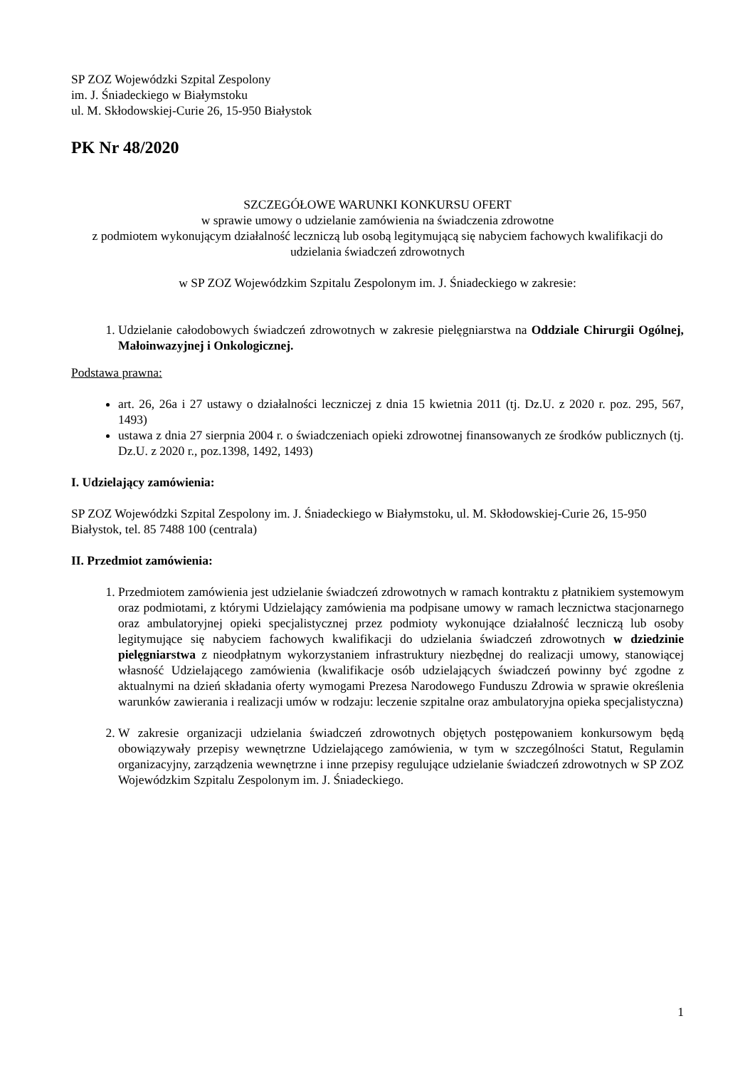SP ZOZ Wojewódzki Szpital Zespolony
im. J. Śniadeckiego w Białymstoku
ul. M. Skłodowskiej-Curie 26, 15-950 Białystok
PK Nr 48/2020
SZCZEGÓŁOWE WARUNKI KONKURSU OFERT
w sprawie umowy o udzielanie zamówienia na świadczenia zdrowotne
z podmiotem wykonującym działalność leczniczą lub osobą legitymującą się nabyciem fachowych kwalifikacji do udzielania świadczeń zdrowotnych
w SP ZOZ Wojewódzkim Szpitalu Zespolonym im. J. Śniadeckiego w zakresie:
1. Udzielanie całodobowych świadczeń zdrowotnych w zakresie pielęgniarstwa na Oddziale Chirurgii Ogólnej, Małoinwazyjnej i Onkologicznej.
Podstawa prawna:
art. 26, 26a i 27 ustawy o działalności leczniczej z dnia 15 kwietnia 2011 (tj. Dz.U. z 2020 r. poz. 295, 567, 1493)
ustawa z dnia 27 sierpnia 2004 r. o świadczeniach opieki zdrowotnej finansowanych ze środków publicznych (tj. Dz.U. z 2020 r., poz.1398, 1492, 1493)
I. Udzielający zamówienia:
SP ZOZ Wojewódzki Szpital Zespolony im. J. Śniadeckiego w Białymstoku, ul. M. Skłodowskiej-Curie 26, 15-950 Białystok, tel. 85 7488 100 (centrala)
II. Przedmiot zamówienia:
1. Przedmiotem zamówienia jest udzielanie świadczeń zdrowotnych w ramach kontraktu z płatnikiem systemowym oraz podmiotami, z którymi Udzielający zamówienia ma podpisane umowy w ramach lecznictwa stacjonarnego oraz ambulatoryjnej opieki specjalistycznej przez podmioty wykonujące działalność leczniczą lub osoby legitymujące się nabyciem fachowych kwalifikacji do udzielania świadczeń zdrowotnych w dziedzinie pielęgniarstwa z nieodpłatnym wykorzystaniem infrastruktury niezbędnej do realizacji umowy, stanowiącej własność Udzielającego zamówienia (kwalifikacje osób udzielających świadczeń powinny być zgodne z aktualnymi na dzień składania oferty wymogami Prezesa Narodowego Funduszu Zdrowia w sprawie określenia warunków zawierania i realizacji umów w rodzaju: leczenie szpitalne oraz ambulatoryjna opieka specjalistyczna)
2. W zakresie organizacji udzielania świadczeń zdrowotnych objętych postępowaniem konkursowym będą obowiązywały przepisy wewnętrzne Udzielającego zamówienia, w tym w szczególności Statut, Regulamin organizacyjny, zarządzenia wewnętrzne i inne przepisy regulujące udzielanie świadczeń zdrowotnych w SP ZOZ Wojewódzkim Szpitalu Zespolonym im. J. Śniadeckiego.
1